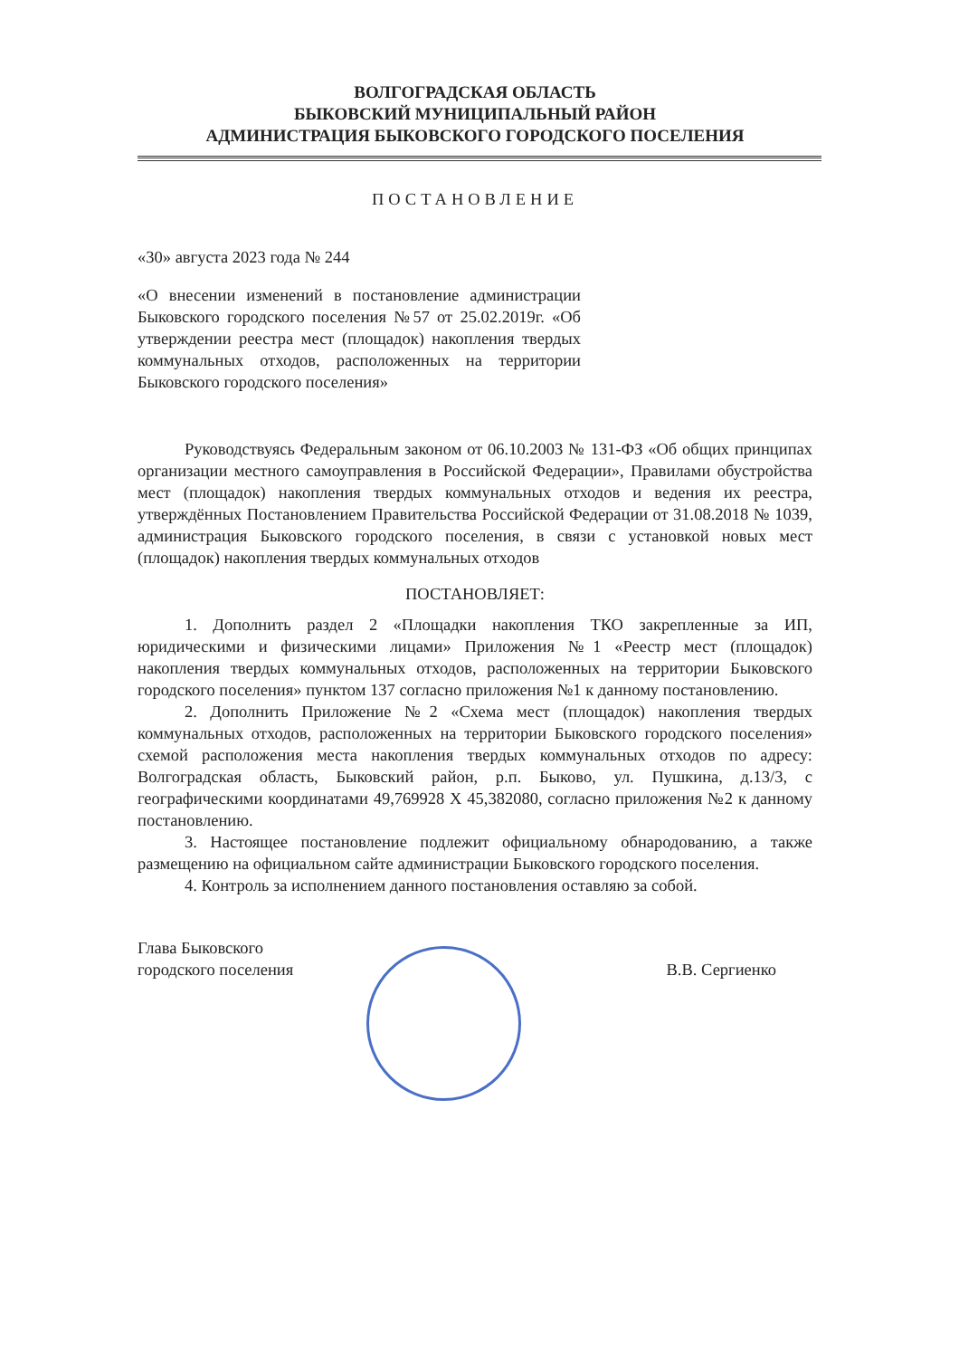ВОЛГОГРАДСКАЯ ОБЛАСТЬ
БЫКОВСКИЙ МУНИЦИПАЛЬНЫЙ РАЙОН
АДМИНИСТРАЦИЯ БЫКОВСКОГО ГОРОДСКОГО ПОСЕЛЕНИЯ
ПОСТАНОВЛЕНИЕ
«30» августа 2023 года № 244
«О внесении изменений в постановление администрации Быковского городского поселения №57 от 25.02.2019г. «Об утверждении реестра мест (площадок) накопления твердых коммунальных отходов, расположенных на территории Быковского городского поселения»
Руководствуясь Федеральным законом от 06.10.2003 № 131-ФЗ «Об общих принципах организации местного самоуправления в Российской Федерации», Правилами обустройства мест (площадок) накопления твердых коммунальных отходов и ведения их реестра, утверждённых Постановлением Правительства Российской Федерации от 31.08.2018 № 1039, администрация Быковского городского поселения, в связи с установкой новых мест (площадок) накопления твердых коммунальных отходов
ПОСТАНОВЛЯЕТ:
1. Дополнить раздел 2 «Площадки накопления ТКО закрепленные за ИП, юридическими и физическими лицами» Приложения №1 «Реестр мест (площадок) накопления твердых коммунальных отходов, расположенных на территории Быковского городского поселения» пунктом 137 согласно приложения №1 к данному постановлению.
2. Дополнить Приложение №2 «Схема мест (площадок) накопления твердых коммунальных отходов, расположенных на территории Быковского городского поселения» схемой расположения места накопления твердых коммунальных отходов по адресу: Волгоградская область, Быковский район, р.п. Быково, ул. Пушкина, д.13/3, с географическими координатами 49,769928 X 45,382080, согласно приложения №2 к данному постановлению.
3. Настоящее постановление подлежит официальному обнародованию, а также размещению на официальном сайте администрации Быковского городского поселения.
4. Контроль за исполнением данного постановления оставляю за собой.
Глава Быковского
городского поселения
В.В. Сергиенко